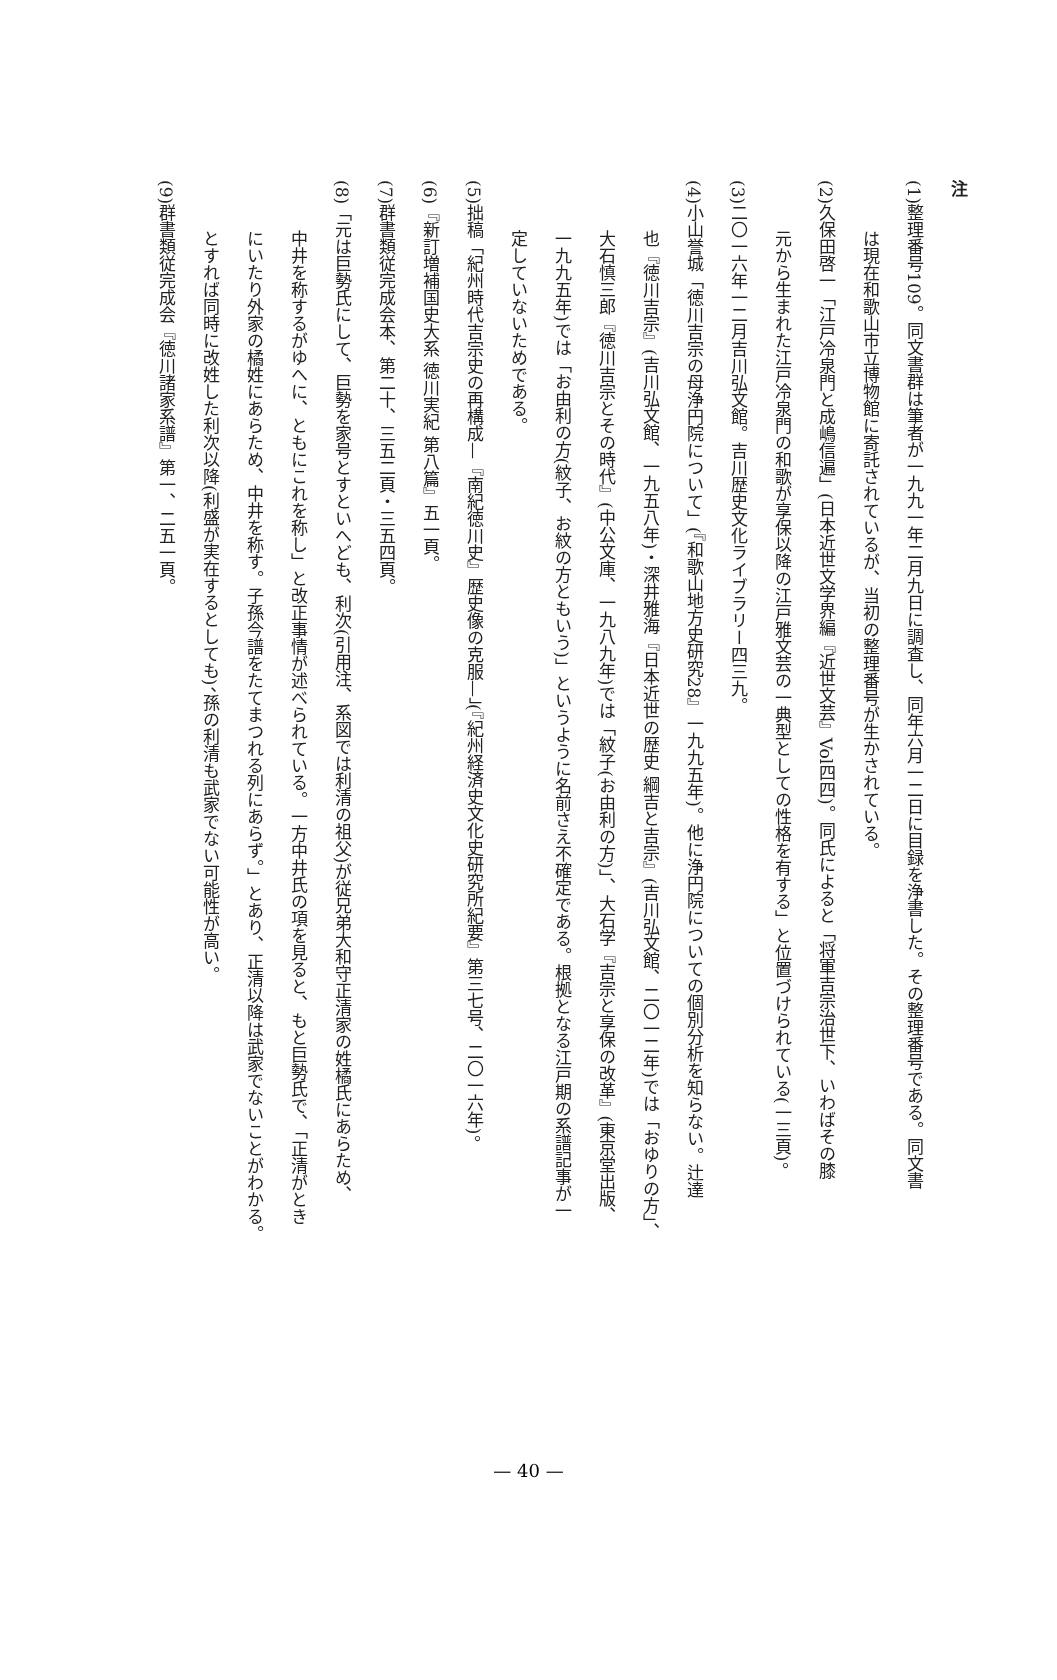注
(1)整理番号109。同文書群は筆者が一九九一年二月九日に調査し、同年六月一二日に目録を浄書した。その整理番号である。同文書
は現在和歌山市立博物館に寄託されているが、当初の整理番号が生かされている。
(2)久保田啓一「江戸冷泉門と成嶋信遍」(日本近世文学界編『近世文芸』Vol四四)。同氏によると「将軍吉宗治世下、いわばその膝
元から生まれた江戸冷泉門の和歌が享保以降の江戸雅文芸の一典型としての性格を有する」と位置づけられている(一三頁)。
(3)二〇一六年一二月吉川弘文館。吉川歴史文化ライブラリー四三九。
(4)小山誉城「徳川吉宗の母浄円院について」(『和歌山地方史研究28』一九九五年)。他に浄円院についての個別分析を知らない。辻達
也『徳川吉宗』(吉川弘文館、一九五八年)・深井雅海『日本近世の歴史 綱吉と吉宗』(吉川弘文館、二〇一二年)では「おゆりの方」、
大石慎三郎『徳川吉宗とその時代』(中公文庫、一九八九年)では「紋子(お由利の方)」、大石学『吉宗と享保の改革』(東京堂出版、
一九九五年)では「お由利の方(紋子、お紋の方ともいう)」というように名前さえ不確定である。根拠となる江戸期の系譜記事が一
定していないためである。
(5)拙稿「紀州時代吉宗史の再構成—『南紀徳川史』歴史像の克服—」(『紀州経済史文化史研究所紀要』第三七号、二〇一六年)。
(6)『新訂増補国史大系 徳川実紀 第八篇』五一頁。
(7)群書類従完成会本、第二十、三五二頁・三五四頁。
(8)「元は巨勢氏にして、巨勢を家号とすといへども、利次(引用注、系図では利清の祖父)が従兄弟大和守正清家の姓橘氏にあらため、
中井を称するがゆへに、ともにこれを称し」と改正事情が述べられている。一方中井氏の項を見ると、もと巨勢氏で、「正清がとき
にいたり外家の橘姓にあらため、中井を称す。子孫今譜をたてまつれる列にあらず。」とあり、正清以降は武家でないことがわかる。
とすれば同時に改姓した利次以降(利盛が実在するとしても)、孫の利清も武家でない可能性が高い。
(9)群書類従完成会『徳川諸家系譜』第一、二五一頁。
— 40 —